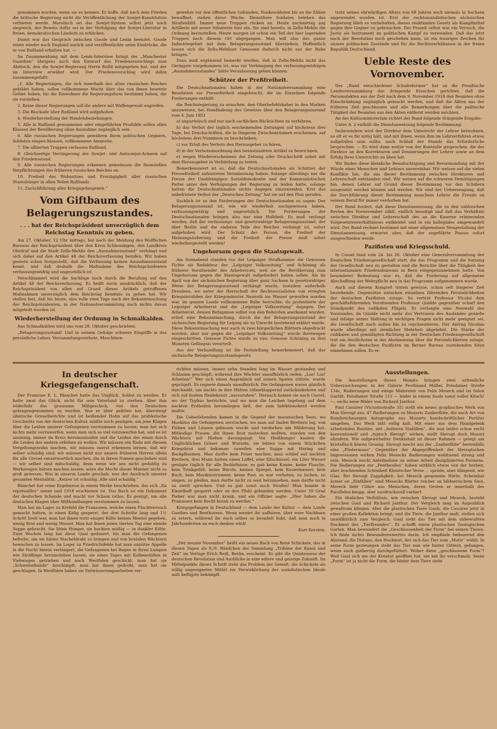genommen worden, wenn sie es kennen. Er hoffe, daß nach dem Frieden die britische Regierung nicht die Veröffentlichung der Sowjet-Konstitution verbieten werde. Moralisch sei das Sowjet-System selbst jetzt noch siegreich, der Beweis dafür sei in der Verfolgung der Sowjet-Literatur in freien, demokratischen Ländern zu erblicken.
Damit war das Gespräch zwischen Goode und Lenin beendet. Goode reiste wieder nach England zurück und veröffentlichte seine Eindrücke, die er von Rußland erhalten hat. —
Im Zusammenhang mit dem Lenin-Interview bringt der „Manchester Guardian“ übrigens auch den Entwurf des Friedensvorschlags zum Abdruck, den die Sowjet-Regierung Herrn Bullit mitgegeben hat, und der im Interview erwähnt wird. Der Friedensvorschlag wird dahin zusammengefaßt:
„1. Alle Regierungen, die sich innerhalb des alten russischen Reiches gebildet haben, sollen vollkommene Macht über das von ihnen besetzte Gebiet haben, bis die Einwohner die Regierungsform bestimmt haben, die sie vorziehen.
2. Keine dieser Regierungen soll die andere mit Waffengewalt angreifen.
3. Die Blockade über Rußland wird aufgehoben.
4. Wiederherstellung der Handelsbeziehungen.
5. Alle in Rußland gewonnenen oder eingeführten Produkte sollen allen Klassen der Bevölkerung ohne Ausnahme zugänglich sein.
6. Alle russischen Regierungen gewähren ihren politischen Gegnern, Soldaten eingeschlossen, vollkommene Amnestie.
7. Die alliierten Truppen verlassen Rußland.
8. Gleichzeitige Verringerung der Sowjet- und Antisowjet-Armeen auf den Friedensstand.
9. Alle russischen Regierungen erkennen gemeinsam die finanziellen Verpflichtungen des früheren russischen Reiches an.
10. Freiheit des Wohnsitzes und Freizügigkeit aller russischen Staatsbürger in allen Teilen Rußlands.
11. Zurückführung aller Kriegsgefangenen.“
Vom Giftbaum des Belagerungszustandes.
. . . hat der Reichspräsident unverzüglich dem Reichstag Kenntnis zu geben.
Am 27. Oktober, 12 Uhr mittags, hat nach der Meldung des Wolffschen Bureaus der Reichspräsident über den Kreis Schleusingen, den Landkreis Ohrdruf und die Stadt Zella-Mehlis den „Ausnahmezustand“ verhängt und sich dabei auf den Artikel 48 der Reichsverfassung berufen. Wir haben gestern schon festgestellt, daß die Verfassung keinen Ausnahmezustand kennt, und daß deshalb die Maßnahme des Reichspräsidenten verfassungswidrig und ungesetzlich ist.
Verschlimmert wird die Sachlage noch durch die Berufung auf den Artikel 48 der Reichsverfassung. Es heißt darin ausdrücklich, daß der Reichspräsident von allen auf Grund dieses Artikels getroffenen Maßnahmen unverzüglich dem Reichstag Kenntnis zu geben hat. Wir stellen fest, daß bis heute, also volle zwei Tage nach der Bekanntmachung des Reichspräsidenten, in der Nationalversammlung noch nichts davon mitgeteilt worden ist.
Wiederherstellung der Ordnung in Schmalkalden.
Aus Schmalkalden wird uns vom 28. Oktober geschrieben:
„Belagerungszustand! Und in seinem Gefolge schwere Eingriffe in das persönliche Leben. Versammlungsverbote, Maschinen-
gewehre vor den öffentlichen Gebäuden, Noskesoldaten bis an die Zähne bewaffnet, stehen davor Wache. Dienstfreie Soldaten beleben das Straßenbild. Immer neue Truppen rücken an. Heute nachmittag zog Artillerie mit neuer Infanterie hier ein. Sie sind bereits, in Zella-Mehlis die Ordnung herzustellen. Heute morgen ist schon ein Teil der hier lagernden Truppen nach diesem Ort abgegangen. Man will also das ganze Industriegebiet mit dem Belagerungszustand überziehen. Hoffentlich lassen sich die Zella-Mehliser Genossen dadurch nicht aus der Ruhe bringen.“
Dazu muß ergänzend bemerkt werden, daß in Zella-Mehlis nicht das Geringste vorgekommen ist, was zur Verhängung des verfassungswidrigen „Ausnahmezustandes“ hätte Veranlassung geben können.
Schützer der Preßfreiheit.
Die Deutschnationalen haben in der Nationalversammlung eine Resolution zur Pressefreiheit eingebracht, die im Einzelnen folgende Forderungen enthält:
die Reichsregierung zu ersuchen, den Oberbefehlshaber in den Marken anzuweisen, bei Handhabung des Gesetzes über den Belagerungszustand vom 4. Juni 1851
a) unparteiisch und nur nach sachlichen Rücksichten zu verfahren,
b) das Verbot der täglich erscheinenden Zeitungen auf höchstens drei Tage, bei Druckschriften, die in längeren Zwischenräumen erscheinen, auf höchstens drei Nummern zu beschränken,
c) vor Erlaß des Verbots den Herausgeber zu hören,
d) in der Verbotsanordnung den beanstandeten Artikel zu bezeichnen,
e) wegen Wiedererscheinens der Zeitung oder Druckschrift sofort mit dem Herausgeber in Verbindung zu treten.
Bemerkenswert ist es, daß die Deutschnationalen als Schützer der Pressefreiheit aufzutreten Veranlassung haben. Solange allerdings nur die Presse der Unabhängigen Sozialdemokratie und der Kommunistischen Partei unter den Verfolgungen der Regierung zu leiden hatte, solange hatten die Deutschnationalen nichts dagegen einzuwenden. Erst das unbefristete Verbot der „Deutschen Zeitung“ hat sie auf den Plan gerufen.
Sachlich ist zu den Forderungen der Deutschnationalen zu sagen: Der Belagerungszustand ist, wie wir wiederholt nachgewiesen haben, verfassungswidrig und ungesetzlich. Die Forderungen der Deutschnationalen bringen also nur eine Halbheit. Es muß verlangt werden, daß der verfassungs- und gesetzwidrige Belagerungszustand, der über Berlin und die anderen Teile des Reiches verhängt ist, sofort aufgehoben wird. Der Schutz der Person, die Freiheit der Meinungsäußerung und die Freiheit der Presse muß sofort wiederhergestellt werden!
Ungehorsam gegen die Staatsgewalt.
Am Sonnabend standen vor der Leipziger Strafkammer die Genossen Fichte als Redakteur der „Leipziger Volkszeitung“ und Schöning als früherer Vorsitzender des Arbeiterrats, weil sie die Bevölkerung zum Ungehorsam gegen die Staatsgewalt aufgefordert haben sollen. Als im April von der sächsischen Regierung über ganz Sachsen in gesetzwidriger Weise der Belagerungszustand verhängt wurde, trotzdem außerhalb Dresdens, wo unter der Herrschaft der Rechtssozialisten von erregten Kriegsinvaliden der Kriegsminister Neurath ins Wasser geworfen worden war, im ganzen Lande vollkommene Ruhe herrschte, da protestierte der Leipziger Arbeiterrat und die „Leipziger Volkszeitung“ dagegen. Der Arbeiterrat, dessen Befugnisse selbst von den Behörden anerkannt wurden, erließ eine Bekanntmachung, durch die der Belagerungszustand der sächsischen Regierung für Leipzig als zu Unrecht bestehend erklärt wurde. Diese Bekanntmachung war auch in zwei bürgerlichen Blättern abgedruckt worden, aber nur gegen die „Leipziger Volkszeitung“ wurde ihretwegen eingeschritten. Genosse Fichte wurde zu vier, Genosse Schöning zu drei Monaten Gefängnis verurteilt.
Aus der Verhandlung ist die Feststellung bemerkenswert, daß das sächsische Belagerungszustandsgesetz
trotz seines ehrwürdigen Alters von 68 Jahren noch niemals in Sachsen angewendet worden ist. Erst der rechtssozialistischen sächsischen Regierung blieb es vorbehalten, dieses reaktionäre Gesetz als Kampfmittel gegen ihre Gegner zu gebrauchen. Der Prozeß selbst war ein Versuch, die Justiz als Instrument im politischen Kampf zu verwenden. Daß das jetzt nach der Revolution noch geschehen kann, ist ein trauriges Zeichen für unsere politischen Zustände und für die Rechtsverhältnisse in der freien Republik Deutschland.
Ueble Reste des Vornovember.
Der „Bund entschiedener Schulreformer“ hat an die Preußische Landesversammlung das dringende Ersuchen gerichtet, daß die Personalakten aus der Zeit nach dem 9. November 1918 den Beamten ohne Einschränkung zugänglich gemacht werden, und daß die Akten aus der früheren Zeit geschlossen und alle Bemerkungen über die politische Tätigkeit der Beamten aus den Akten entfernt werden möchten.
An das Kultusministerium richtet der Bund folgende dringende Eingabe:
Unter A. 2 enthält die Dienstanweisung folgende Bestimmung:
Insbesondere wird der Direktor dem Unterricht der Lehrer beiwohnen, so oft er es für nötig hält, und mit ihnen, wenn ihm im Lehrverfahren etwas aufgefallen sein sollte, nach Schluß der Stunde das Erforderliche besprechen. — Es wird dann weiter von der Kontrolle gesprochen, die der Direktor an den Korrekturen und Zensierungen der Lehrer sowie an dem Erfolg ihres Unterrichts zu üben hat.
Wir finden diese kleinliche Beaufsichtigung und Bevormundung mit der Würde eines Menschen und Lehrers unvereinbar. Wir weisen auf die vielen Konflikte hin, die aus dieser Bestimmung zwischen Direktoren und Lehrerschaft entstanden sind. Wir weisen auf die schweren Demütigungen hin, denen Lehrer auf Grund dieser Bestimmung vor den Schülern ausgesetzt werden können und werden. Wir sind der Ueberzeugung, daß die Durchführung dieser Bestimmung manchem Lehrer die Freude an seinem Beruf für immer verdorben hat.
Der Bund fordert, daß diese Dienstanweisung, die zu den zahlreichen Resten des Vornovember zählt, endlich beseitigt und daß das Verhältnis zwischen Direktor und Lehrerschaft des an die Kaserne erinnernden Vorgesetztenverhältnisses entkleidet und in ein kollegiales umgewandelt wird. Der Bund rechnet bestimmt mit einer allgemeinen Neugestaltung der Dienstanweisung, erwartet aber, daß der angeführte Passus sofort ausgeschieden werde.
Pazifisten und Kriegsschuld.
In Cassel fand vom 24. bis 26. Oktober eine Generalversammlung der Deutschen Friedensgesellschaft statt, die das Programm und die Satzung der Gesellschaft neu zu gestalten und die Berichte über die Tätigkeit des internationalen Friedensbureaus in Bern entgegenzunehmen hatte. Von besonderer Bedeutung war es, daß die Forderung auf allgemeine Abschaffung der Wehrpflicht neu in das Programm aufgenommen wurde.
Auch auf diesem Kongreß traten gewisse, schon seit längerer Zeit bestehende, Gegensätze zwischen einzelnen führenden Persönlichkeiten der deutschen Pazifisten zutage. So vertrat Professor Nicolai dem geschäftsführenden Vorsitzenden Professor Quidde gegenüber scharf den Standpunkt des radikalen Flügels. Er verlangte eine Neuwahl des Vorstandes, da Quidde nicht mehr das Vertrauen des Auslandes genieße und infolge seiner Haltung in wichtigen Fragen nicht mehr geeignet sei, die Gesellschaft nach außen hin zu repräsentieren. Der Antrag Nicolais wurde allerdings mit ziemlicher Mehrheit abgelehnt. Die Stärke der radikalen und gemäßigten Richtung in der Deutschen Friedensgesellschaft trat am deutlichsten in der Abstimmung über die Persönlichkeiten zutage, die die den deutschen Pazifisten im Berner Bureau zustehenden Sitze einnehmen sollen. Es er-
In deutscher Kriegsgefangenschaft.
Der Franzose E. L. Blanchet hatte das Unglück, Soldat zu werden. Er hatte zwar das Glück, nicht für sein Vaterland zu sterben. Aber ihm widerfuhr das grausame Mißgeschick, von den Deutschen gefangengenommen zu werden. Was er über gelitten hat, übersteigt sibirische Greuelberichte und ist beißender Hohn auf das prahlerische Geschwätz von der deutschen Kultur, müßte auch genügen, um jene Klagen über die Leiden unserer Gefangenen verstummen zu lassen; man hat sich nichts mehr vorzuwerfen, wenn man sich so viel vorzuwerfen hat, und es ist unsinnig, immer im Kreis herumzulaufen und die Leiden des einen durch die Leiden des andern erhöhen zu wollen. Wir müssen ein Ende mit diesem Vergeltungswahn machen, wir müssen zuerst erkennen lernen, daß wir selber schuldig sind; wir müssen nicht nur unsere früheren Herren allein für alle Greuel verantwortlich machen, die in ihrem Namen geschehen sind — wir selber sind mitschuldig, denn wenn wir uns nicht geduldig zu Werkzeugen hätten machen lassen, wäre die Macht dieser Männer nicht so groß gewesen. Was in unserm Lande geschah, war der Ausdruck unserer gesamten Mentalität. „Keiner ist schuldig. Alle sind schuldig.“
Blanchet hat seine Ergebnisse in einem Werke beschrieben, das sich „En représailles“ nennt und 1918 erschienen ist. Das Buch ist ein Dokument der deutschen Schande und macht vor Scham ratlos. Es genügt, um alle deutschen Klagen über Mißhandlungen verstummen zu lassen.
Man hat im Lager zu Krefeld die Franzosen, welche einen Fluchtversuch gemacht hatten, in einen Käfig gesperrt, der drei Schritte lang und 1½ Schritt breit war, man hat ihnen trotz eisiger Kälte keinen Mantel gegeben, wenig Brot und wenig Wasser. Man hat ihnen jeden vierten Tag eine elende Suppe gebracht. Sie litten Hunger, sie hockten müßig — in dunkler Kälte. Zwei Wochen lang hat diese Qual gedauert, bis man die Gefangenen befreite, um sie hinter Stacheldraht zu bringen und von brutalen Wächtern bewachen zu lassen. Im Lager zu Friedrichsfelde hat man unnütze Appelle in die Nacht hinein verlängert, die Gefangenen bei Regen in ihren Lumpen wie Sträflinge herumstehen lassen, sie eines Tages mit Kolbenstößen in Viehwagen getrieben und nach Westfalen geschickt, man hat sie „Schweinehunde“ beschimpft, man hat ihnen gedroht, man hat sie geschlagen. In Westfalen haben sie Entwässerungsarbeiten ver-
richten müssen, immer zehn Stunden lang im Wasser gestanden und Schlamm geschöpft, während ihre Wächter unaufhörlich riefen: „Los! Los! Arbeiten!“ Wer sich einen Augenblick auf seinen Spaten stützte, wurde geprügelt. Es regnete damals unaufhörlich. Die Gefangenen waren gänzlich durchnäßt, um nachts in ihre Hütten zähneklappernd zurückzukehren und sich auf faulem Heidekraut „auszuruhen“. Hernach kamen sie nach Cassel, wo der Typhus herrschte, und wo man die Leichen tagelang auf dem nackten Erdboden herumliegen ließ, der zum Infektionsherd werden mußte.
Die Ueberlebenden kamen in die Gegend der masurischen Seen, wo Moskitos die Gefangenen zerstachen, wo man auf faulen Brettern lag, von Flöhen und Läusen gebissen wurde und verdorben um Milderung bat. Mitleidige Frauen, die ihnen Brot zustecken wollten, wurden von den Wächtern mit Hieben davongejagt. Vor Heißhunger kauten die Unglücklichen Gräser und Wurzeln, sie lebten von einem Stückchen Kriegsbrot und bekamen zuweilen eine Suppe mit Hering und Backpflaumen. Man durfte kein Feuer machen, man schlief auf nackten Brettern, drei Mann hatten einen Löffel, eine Eßschüssel; ein Liter Wasser genügte täglich für alle Bedürfnisse, es gab keine Kanne, keine Flasche, kein Trinkgefäß, keine Bürste, keinen Spiegel, kein Rasiermesser, kein Buch, kein Musikinstrument, keine Post, es war verboten, zu lachen, zu singen, zu pfeifen, man durfte nicht zu weit herumsehen, man durfte nicht zu zweit sprechen. Und es gab sonst noch Strafen! Man konnte in Einzelhaft gesperrt oder an den Pfahl gebunden werden. Unter 39 Grad Fieber war man nicht krank, und ein Offizier sagte: „Hier haben die Franzosen kein Recht krank zu werden.“
Kriegsgefangen in Deutschland — dem Lande der Kultur — dem Lande Goethes und Beethovens. Wenn werdet ihr aufhören, über eure Nachbarn zu zetern, während ihr euch selber so besudelt habt, daß man noch in Jahrhunderten an euch denken wird!
Kurt Kersten.
„Der neunte November“ heißt ein neues Buch von René Schickele, das in diesen Tagen als 8./9. Bändchen der Sammlung „Tribüne der Kunst und Zeit“ im Verlage Erich Reiß, Berlin, erscheint. Es gibt die Quintessenz der deutschen Revolution und Ausblicke in eine edlere und geistige Zukunft. Im Mittelpunkte dieser Schrift steht das Problem der Gewalt, die Schickele als völlig ungeeignetes Mittel zur Verwirklichung der sozialistischen Ideale aufs heftigste bekämpft.
Ausstellungen.
Die Ausstellungen dieses Monats bringen zwei erfreuliche Ueberraschungen: in der Galerie Ferdinand Möller, Potsdamer Straße 134c, Radierungen und einige Malereien von Felix Meseck und im Salon Gurlitt, Potsdamer Straße 113 — leider in einem Saale sonst voller Kitsch! —, sechs neue Bilder von Richard Janthur.
Paul Cassirer (Victoriastraße 35) stellt ein neues graphisches Werk von Max Slevogt aus, 47 Radierungen zu Mozarts Zauberflöte, die nach Art von Randzeichnungen Autographe aus Mozarts handschriftlicher Partitur umgeben. Das Werk läßt völlig kalt. Mit einer aus dem Handgelenk arbeitenden Routine, mit „heiteren Einfällen“, die nun leider schon recht konventionell und „typisch Slevogt“ wirken, stellt Slevogt doch Mozart allzufern. Wie aufgewirbelter Denkinhalt ist dieser Rahmen — gelegt um kristallisch klaren Gesang. Slevogt macht aus der „Zauberflöte“ bestenfalls eine „Fledermaus“. Gegenüber der Abgegriffenheit der Slevogtschen Impressionen wirken Felix Mesecks Radierungen wohltuend streng und rein. Meseck weckt Anteilnahme an seiner Arbeit disziplinierten Formens. Die Radierungen zur „Penthesilea“ haben wirklich etwas von der herben, aber leuchtenden Schönheit Kleistscher Verse ... spröde, aber klingend, wie Glas. Bei Slevogt Zappligkeit, bei Meseck gespannte Härte. Scheinbar ärmer an „Einfällen“ sind Mesecks Blätter reicher an bildnerischem Sinn. Meseck liebt Cöhre aus Menschen, deren Gesten er innerhalb des Parallelen knapp, aber ausdrucksvoll variiert.
Ein ähnliches Verhältnis, wie zwischen Slevogt und Meseck, besteht zwischen Gaul und Richard Janthur. Der Vergleich mag im Augenblick gewaltsam klingen. Aber die plastischen Tiere Gauls, die Cassirer jetzt in einer großen Kollektion bringt, und die Tiere, die Janthur malt, stellen sich unwillkürlich zum Vergleich. Gaul sieht das Tier mit dem unbewußten Hochmut des „Tierfreundes“. Er schafft einen plastischen Zoologischen Garten. Man bewundert die „Geschlossenheit der Form“ bei seinen Tieren. Ich finde nichts Bewundernswertes darin. Ich empfinde bedauernd den Abstand, die Distanz, den Hochmut, der sich das Tier zum „Motiv“ wählt. In seine Form gezwungen steht das Tier nun wie hinter Gittern, gefangen, wenn auch gutherzig durchgefüttert. Woher diese „geschlossene Form“? Weil Gaul sich nie der Kreatur geöffnet hat, nie mit ihr verschmolz. Seine „Form“ ist ja nicht die Form, die hinter dem Tiere steht